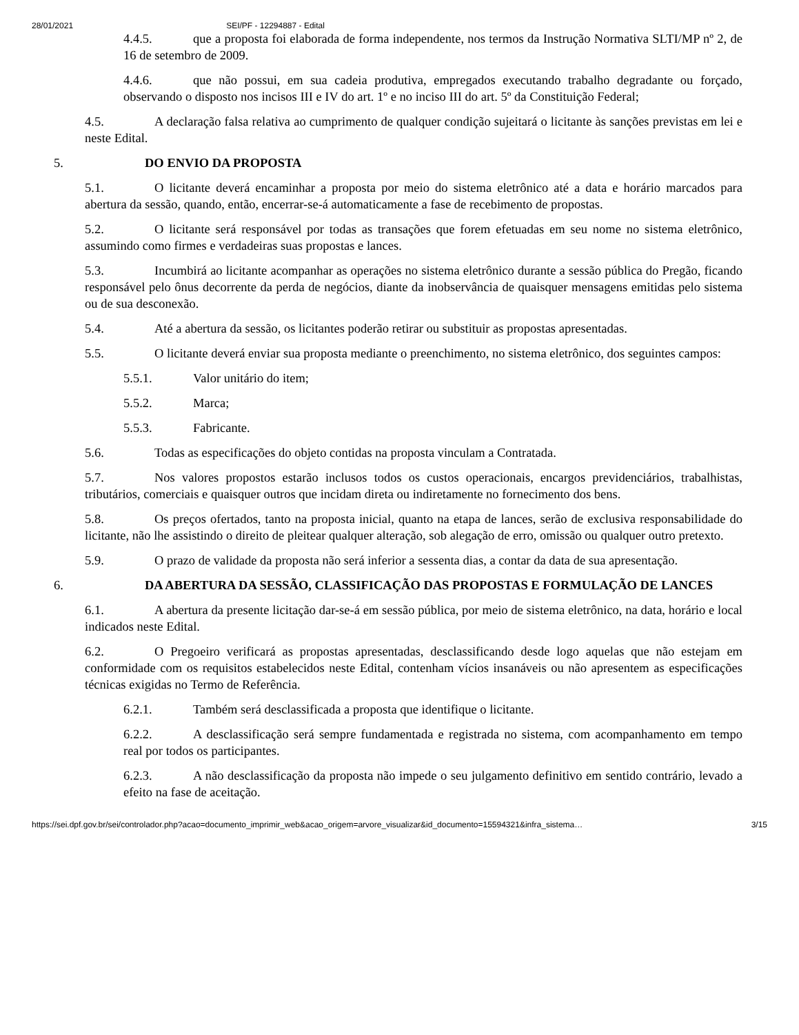28/01/2021 SEI/PF - 12294887 - Edital
4.4.5. que a proposta foi elaborada de forma independente, nos termos da Instrução Normativa SLTI/MP nº 2, de 16 de setembro de 2009.
4.4.6. que não possui, em sua cadeia produtiva, empregados executando trabalho degradante ou forçado, observando o disposto nos incisos III e IV do art. 1º e no inciso III do art. 5º da Constituição Federal;
4.5. A declaração falsa relativa ao cumprimento de qualquer condição sujeitará o licitante às sanções previstas em lei e neste Edital.
5. DO ENVIO DA PROPOSTA
5.1. O licitante deverá encaminhar a proposta por meio do sistema eletrônico até a data e horário marcados para abertura da sessão, quando, então, encerrar-se-á automaticamente a fase de recebimento de propostas.
5.2. O licitante será responsável por todas as transações que forem efetuadas em seu nome no sistema eletrônico, assumindo como firmes e verdadeiras suas propostas e lances.
5.3. Incumbirá ao licitante acompanhar as operações no sistema eletrônico durante a sessão pública do Pregão, ficando responsável pelo ônus decorrente da perda de negócios, diante da inobservância de quaisquer mensagens emitidas pelo sistema ou de sua desconexão.
5.4. Até a abertura da sessão, os licitantes poderão retirar ou substituir as propostas apresentadas.
5.5. O licitante deverá enviar sua proposta mediante o preenchimento, no sistema eletrônico, dos seguintes campos:
5.5.1. Valor unitário do item;
5.5.2. Marca;
5.5.3. Fabricante.
5.6. Todas as especificações do objeto contidas na proposta vinculam a Contratada.
5.7. Nos valores propostos estarão inclusos todos os custos operacionais, encargos previdenciários, trabalhistas, tributários, comerciais e quaisquer outros que incidam direta ou indiretamente no fornecimento dos bens.
5.8. Os preços ofertados, tanto na proposta inicial, quanto na etapa de lances, serão de exclusiva responsabilidade do licitante, não lhe assistindo o direito de pleitear qualquer alteração, sob alegação de erro, omissão ou qualquer outro pretexto.
5.9. O prazo de validade da proposta não será inferior a sessenta dias, a contar da data de sua apresentação.
6. DA ABERTURA DA SESSÃO, CLASSIFICAÇÃO DAS PROPOSTAS E FORMULAÇÃO DE LANCES
6.1. A abertura da presente licitação dar-se-á em sessão pública, por meio de sistema eletrônico, na data, horário e local indicados neste Edital.
6.2. O Pregoeiro verificará as propostas apresentadas, desclassificando desde logo aquelas que não estejam em conformidade com os requisitos estabelecidos neste Edital, contenham vícios insanáveis ou não apresentem as especificações técnicas exigidas no Termo de Referência.
6.2.1. Também será desclassificada a proposta que identifique o licitante.
6.2.2. A desclassificação será sempre fundamentada e registrada no sistema, com acompanhamento em tempo real por todos os participantes.
6.2.3. A não desclassificação da proposta não impede o seu julgamento definitivo em sentido contrário, levado a efeito na fase de aceitação.
https://sei.dpf.gov.br/sei/controlador.php?acao=documento_imprimir_web&acao_origem=arvore_visualizar&id_documento=15594321&infra_sistema… 3/15